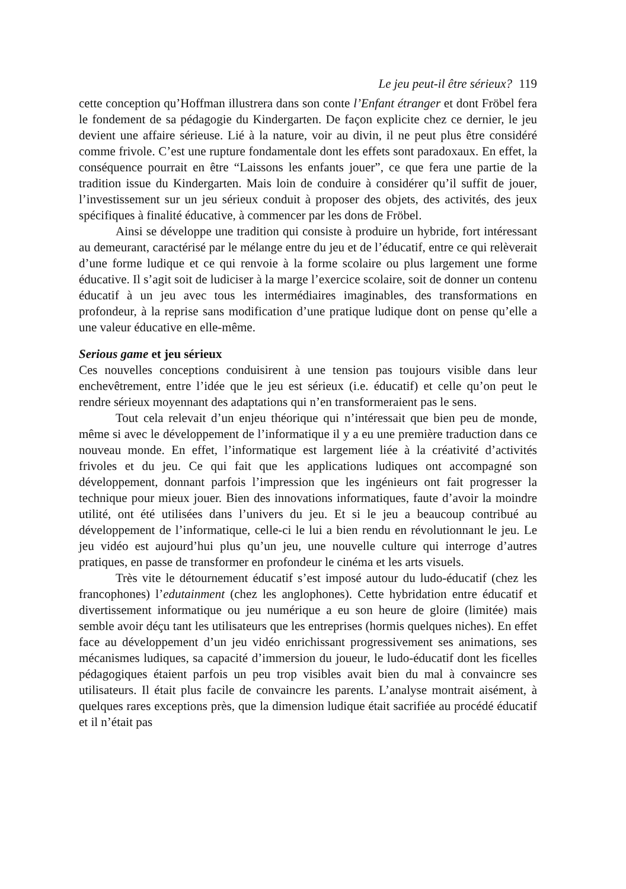Le jeu peut-il être sérieux? 119
cette conception qu’Hoffman illustrera dans son conte l’Enfant étranger et dont Fröbel fera le fondement de sa pédagogie du Kindergarten. De façon explicite chez ce dernier, le jeu devient une affaire sérieuse. Lié à la nature, voir au divin, il ne peut plus être considéré comme frivole. C’est une rupture fondamentale dont les effets sont paradoxaux. En effet, la conséquence pourrait en être “Laissons les enfants jouer”, ce que fera une partie de la tradition issue du Kindergarten. Mais loin de conduire à considérer qu’il suffit de jouer, l’investissement sur un jeu sérieux conduit à proposer des objets, des activités, des jeux spécifiques à finalité éducative, à commencer par les dons de Fröbel.
Ainsi se développe une tradition qui consiste à produire un hybride, fort intéressant au demeurant, caractérisé par le mélange entre du jeu et de l’éducatif, entre ce qui relèverait d’une forme ludique et ce qui renvoie à la forme scolaire ou plus largement une forme éducative. Il s’agit soit de ludiciser à la marge l’exercice scolaire, soit de donner un contenu éducatif à un jeu avec tous les intermédiaires imaginables, des transformations en profondeur, à la reprise sans modification d’une pratique ludique dont on pense qu’elle a une valeur éducative en elle-même.
Serious game et jeu sérieux
Ces nouvelles conceptions conduisirent à une tension pas toujours visible dans leur enchevêtrement, entre l’idée que le jeu est sérieux (i.e. éducatif) et celle qu’on peut le rendre sérieux moyennant des adaptations qui n’en transformeraient pas le sens.
Tout cela relevait d’un enjeu théorique qui n’intéressait que bien peu de monde, même si avec le développement de l’informatique il y a eu une première traduction dans ce nouveau monde. En effet, l’informatique est largement liée à la créativité d’activités frivoles et du jeu. Ce qui fait que les applications ludiques ont accompagné son développement, donnant parfois l’impression que les ingénieurs ont fait progresser la technique pour mieux jouer. Bien des innovations informatiques, faute d’avoir la moindre utilité, ont été utilisées dans l’univers du jeu. Et si le jeu a beaucoup contribué au développement de l’informatique, celle-ci le lui a bien rendu en révolutionnant le jeu. Le jeu vidéo est aujourd’hui plus qu’un jeu, une nouvelle culture qui interroge d’autres pratiques, en passe de transformer en profondeur le cinéma et les arts visuels.
Très vite le détournement éducatif s’est imposé autour du ludo-éducatif (chez les francophones) l’edutainment (chez les anglophones). Cette hybridation entre éducatif et divertissement informatique ou jeu numérique a eu son heure de gloire (limitée) mais semble avoir déçu tant les utilisateurs que les entreprises (hormis quelques niches). En effet face au développement d’un jeu vidéo enrichissant progressivement ses animations, ses mécanismes ludiques, sa capacité d’immersion du joueur, le ludo-éducatif dont les ficelles pédagogiques étaient parfois un peu trop visibles avait bien du mal à convaincre ses utilisateurs. Il était plus facile de convaincre les parents. L’analyse montrait aisément, à quelques rares exceptions près, que la dimension ludique était sacrifiée au procédé éducatif et il n’était pas